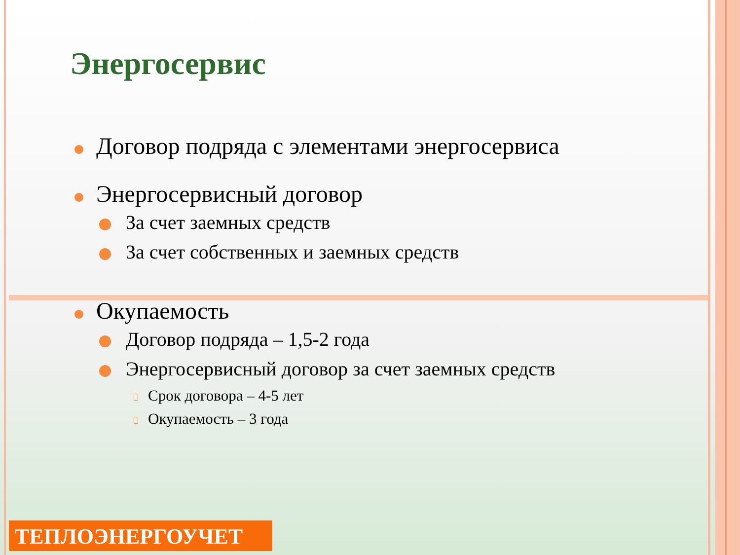Энергосервис
Договор подряда с элементами энергосервиса
Энергосервисный договор
За счет заемных средств
За счет собственных и заемных средств
Окупаемость
Договор подряда – 1,5-2 года
Энергосервисный договор за счет заемных средств
Срок договора – 4-5 лет
Окупаемость – 3 года
ТЕПЛОЭНЕРГОУЧЕТ